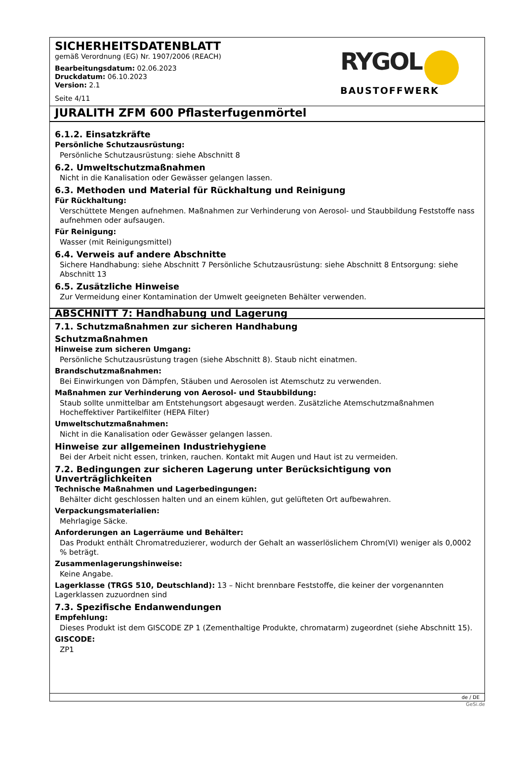SICHERHEITSDATENBLATT
gemäß Verordnung (EG) Nr. 1907/2006 (REACH)
Bearbeitungsdatum: 02.06.2023
Druckdatum: 06.10.2023
Version: 2.1
Seite 4/11
RYGOL
BAUSTOFFWERK
JURALITH ZFM 600 Pflasterfugenmörtel
6.1.2. Einsatzkräfte
Persönliche Schutzausrüstung:
Persönliche Schutzausrüstung: siehe Abschnitt 8
6.2. Umweltschutzmaßnahmen
Nicht in die Kanalisation oder Gewässer gelangen lassen.
6.3. Methoden und Material für Rückhaltung und Reinigung
Für Rückhaltung:
Verschüttete Mengen aufnehmen. Maßnahmen zur Verhinderung von Aerosol- und Staubbildung Feststoffe nass aufnehmen oder aufsaugen.
Für Reinigung:
Wasser (mit Reinigungsmittel)
6.4. Verweis auf andere Abschnitte
Sichere Handhabung: siehe Abschnitt 7 Persönliche Schutzausrüstung: siehe Abschnitt 8 Entsorgung: siehe Abschnitt 13
6.5. Zusätzliche Hinweise
Zur Vermeidung einer Kontamination der Umwelt geeigneten Behälter verwenden.
ABSCHNITT 7: Handhabung und Lagerung
7.1. Schutzmaßnahmen zur sicheren Handhabung
Schutzmaßnahmen
Hinweise zum sicheren Umgang:
Persönliche Schutzausrüstung tragen (siehe Abschnitt 8). Staub nicht einatmen.
Brandschutzmaßnahmen:
Bei Einwirkungen von Dämpfen, Stäuben und Aerosolen ist Atemschutz zu verwenden.
Maßnahmen zur Verhinderung von Aerosol- und Staubbildung:
Staub sollte unmittelbar am Entstehungsort abgesaugt werden. Zusätzliche Atemschutzmaßnahmen Hocheffektiver Partikelfilter (HEPA Filter)
Umweltschutzmaßnahmen:
Nicht in die Kanalisation oder Gewässer gelangen lassen.
Hinweise zur allgemeinen Industriehygiene
Bei der Arbeit nicht essen, trinken, rauchen. Kontakt mit Augen und Haut ist zu vermeiden.
7.2. Bedingungen zur sicheren Lagerung unter Berücksichtigung von Unverträglichkeiten
Technische Maßnahmen und Lagerbedingungen:
Behälter dicht geschlossen halten und an einem kühlen, gut gelüfteten Ort aufbewahren.
Verpackungsmaterialien:
Mehrlagige Säcke.
Anforderungen an Lagerräume und Behälter:
Das Produkt enthält Chromatreduzierer, wodurch der Gehalt an wasserlöslichem Chrom(VI) weniger als 0,0002 % beträgt.
Zusammenlagerungshinweise:
Keine Angabe.
Lagerklasse (TRGS 510, Deutschland): 13 – Nicht brennbare Feststoffe, die keiner der vorgenannten Lagerklassen zuzuordnen sind
7.3. Spezifische Endanwendungen
Empfehlung:
Dieses Produkt ist dem GISCODE ZP 1 (Zementhaltige Produkte, chromatarm) zugeordnet (siehe Abschnitt 15).
GISCODE:
ZP1
de / DE
GeSi.de